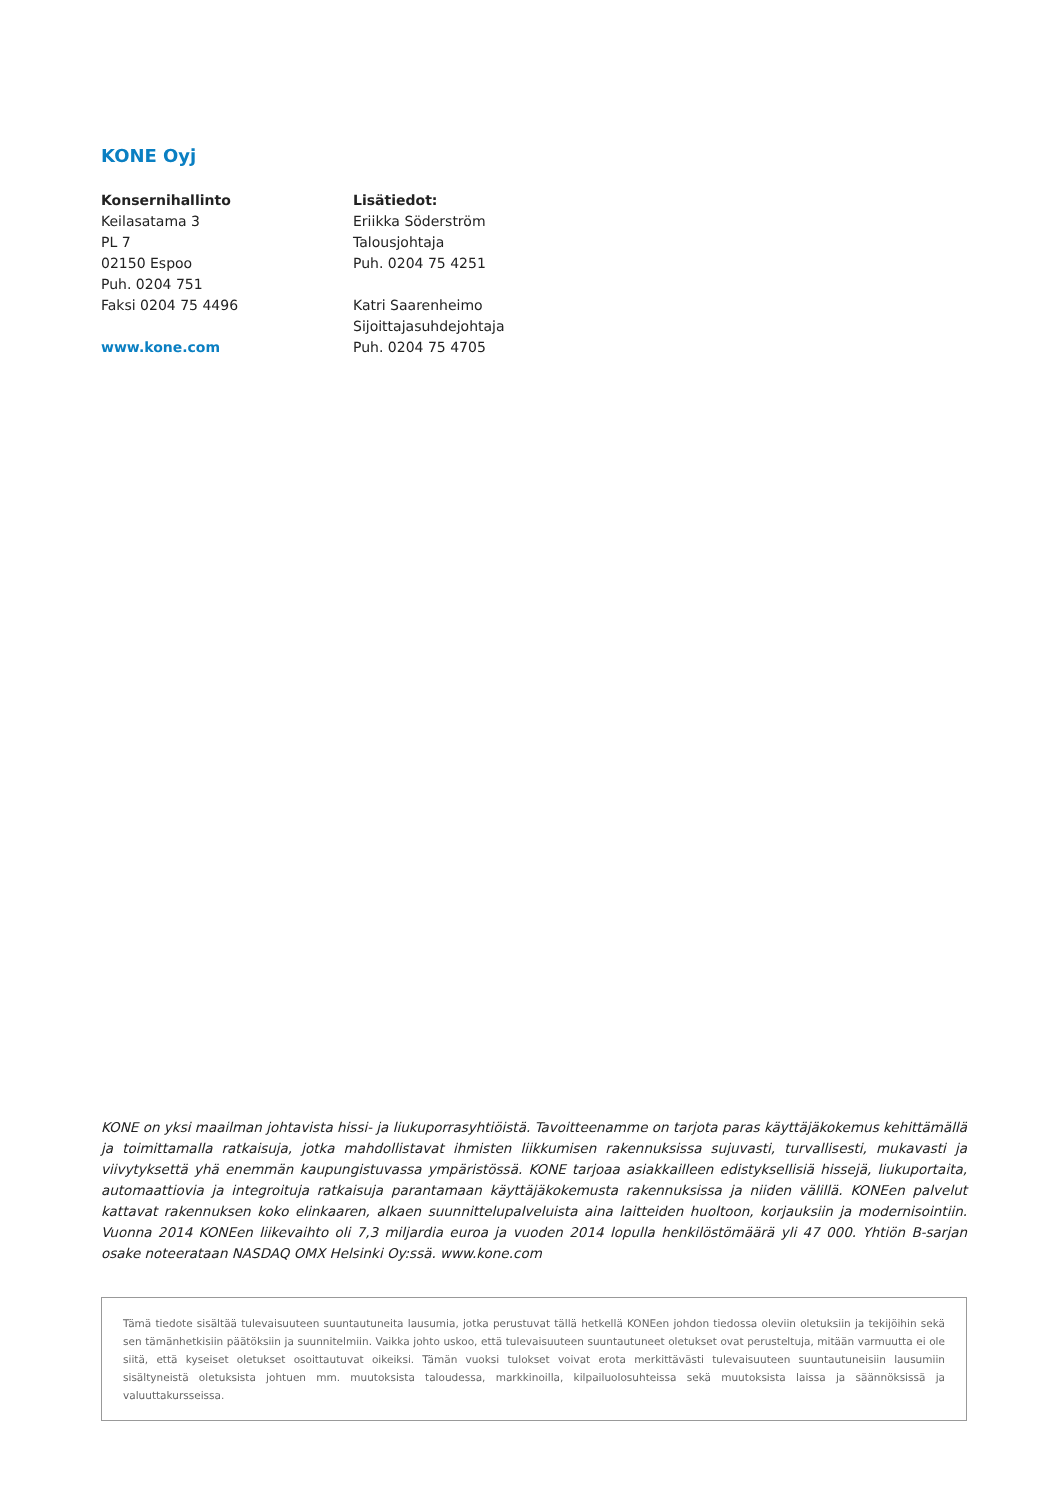KONE Oyj
Konsernihallinto
Keilasatama 3
PL 7
02150 Espoo
Puh. 0204 751
Faksi 0204 75 4496
www.kone.com
Lisätiedot:
Eriikka Söderström
Talousjohtaja
Puh. 0204 75 4251
Katri Saarenheimo
Sijoittajasuhdejohtaja
Puh. 0204 75 4705
KONE on yksi maailman johtavista hissi- ja liukuporrasyhtiöistä. Tavoitteenamme on tarjota paras käyttäjäkokemus kehittämällä ja toimittamalla ratkaisuja, jotka mahdollistavat ihmisten liikkumisen rakennuksissa sujuvasti, turvallisesti, mukavasti ja viivytyksettä yhä enemmän kaupungistuvassa ympäristössä. KONE tarjoaa asiakkailleen edistyksellisiä hissejä, liukuportaita, automaattiovia ja integroituja ratkaisuja parantamaan käyttäjäkokemusta rakennuksissa ja niiden välillä. KONEen palvelut kattavat rakennuksen koko elinkaaren, alkaen suunnittelupalveluista aina laitteiden huoltoon, korjauksiin ja modernisointiin. Vuonna 2014 KONEen liikevaihto oli 7,3 miljardia euroa ja vuoden 2014 lopulla henkilöstömäärä yli 47 000. Yhtiön B-sarjan osake noteerataan NASDAQ OMX Helsinki Oy:ssä. www.kone.com
Tämä tiedote sisältää tulevaisuuteen suuntautuneita lausumia, jotka perustuvat tällä hetkellä KONEen johdon tiedossa oleviin oletuksiin ja tekijöihin sekä sen tämänhetkisiin päätöksiin ja suunnitelmiin. Vaikka johto uskoo, että tulevaisuuteen suuntautuneet oletukset ovat perusteltuja, mitään varmuutta ei ole siitä, että kyseiset oletukset osoittautuvat oikeiksi. Tämän vuoksi tulokset voivat erota merkittävästi tulevaisuuteen suuntautuneisiin lausumiin sisältyneistä oletuksista johtuen mm. muutoksista taloudessa, markkinoilla, kilpailuolosuhteissa sekä muutoksista laissa ja säännöksissä ja valuuttakursseissa.